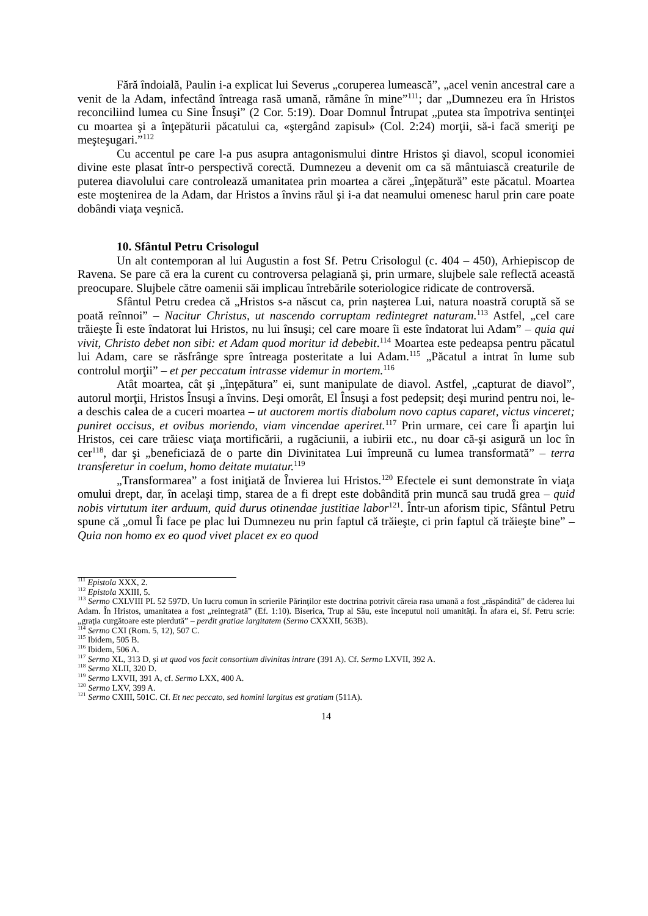Fără îndoială, Paulin i-a explicat lui Severus „coruperea lumească”, „acel venin ancestral care a venit de la Adam, infectând întreaga rasă umană, rămâne în mine”<sup>111</sup>; dar „Dumnezeu era în Hristos reconciliind lumea cu Sine Însuşi” (2 Cor. 5:19). Doar Domnul Întrupat „putea sta împotriva sentinţei cu moartea şi a înţepăturii păcatului ca, «ştergând zapisul» (Col. 2:24) morţii, să-i facă smeriţi pe meşteşugari.”<sup>112</sup>
Cu accentul pe care l-a pus asupra antagonismului dintre Hristos şi diavol, scopul iconomiei divine este plasat într-o perspectivă corectă. Dumnezeu a devenit om ca să mântuiască creaturile de puterea diavolului care controlează umanitatea prin moartea a cărei „înţepătură” este păcatul. Moartea este moştenirea de la Adam, dar Hristos a învins răul şi i-a dat neamului omenesc harul prin care poate dobândi viaţa veşnică.
10. Sfântul Petru Crisologul
Un alt contemporan al lui Augustin a fost Sf. Petru Crisologul (c. 404 – 450), Arhiepiscop de Ravena. Se pare că era la curent cu controversa pelagiană şi, prin urmare, slujbele sale reflectă această preocupare. Slujbele către oamenii săi implicau întrebările soteriologice ridicate de controversă.
Sfântul Petru credea că „Hristos s-a născut ca, prin naşterea Lui, natura noastră coruptă să se poată reînnoi” – Nacitur Christus, ut nascendo corruptam redintegret naturam.<sup>113</sup> Astfel, „cel care trăieşte Îi este îndatorat lui Hristos, nu lui însuşi; cel care moare îi este îndatorat lui Adam” – quia qui vivit, Christo debet non sibi: et Adam quod moritur id debebit.<sup>114</sup> Moartea este pedeapsa pentru păcatul lui Adam, care se răsfrânge spre întreaga posteritate a lui Adam.<sup>115</sup> „Păcatul a intrat în lume sub controlul morţii” – et per peccatum intrasse videmur in mortem.<sup>116</sup>
Atât moartea, cât şi „înţepătura” ei, sunt manipulate de diavol. Astfel, „capturat de diavol”, autorul morţii, Hristos Însuşi a învins. Deşi omorât, El Însuşi a fost pedepsit; deşi murind pentru noi, le-a deschis calea de a cuceri moartea – ut auctorem mortis diabolum novo captus caparet, victus vinceret; puniret occisus, et ovibus moriendo, viam vincendae aperiret.<sup>117</sup> Prin urmare, cei care Îi aparţin lui Hristos, cei care trăiesc viaţa mortificării, a rugăciunii, a iubirii etc., nu doar că-şi asigură un loc în cer<sup>118</sup>, dar şi „beneficiază de o parte din Divinitatea Lui împreună cu lumea transformată” – terra transferetur in coelum, homo deitate mutatur.<sup>119</sup>
„Transformarea” a fost iniţiată de Învierea lui Hristos.<sup>120</sup> Efectele ei sunt demonstrate în viaţa omului drept, dar, în acelaşi timp, starea de a fi drept este dobândită prin muncă sau trudă grea – quid nobis virtutum iter arduum, quid durus otinendae justitiae labor<sup>121</sup>. Într-un aforism tipic, Sfântul Petru spune că „omul Îi face pe plac lui Dumnezeu nu prin faptul că trăieşte, ci prin faptul că trăieşte bine” – Quia non homo ex eo quod vivet placet ex eo quod
<sup>111</sup> Epistola XXX, 2.
<sup>112</sup> Epistola XXIII, 5.
<sup>113</sup> Sermo CXLVIII PL 52 597D. Un lucru comun în scrierile Părinţilor este doctrina potrivit căreia rasa umană a fost „răspândită” de căderea lui Adam. În Hristos, umanitatea a fost „reintegrată” (Ef. 1:10). Biserica, Trup al Său, este începutul noii umanităţi. În afara ei, Sf. Petru scrie: „graţia curgătoare este pierdută” – perdit gratiae largitatem (Sermo CXXXII, 563B).
<sup>114</sup> Sermo CXI (Rom. 5, 12), 507 C.
<sup>115</sup> Ibidem, 505 B.
<sup>116</sup> Ibidem, 506 A.
<sup>117</sup> Sermo XL, 313 D, şi ut quod vos facit consortium divinitas intrare (391 A). Cf. Sermo LXVII, 392 A.
<sup>118</sup> Sermo XLII, 320 D.
<sup>119</sup> Sermo LXVII, 391 A, cf. Sermo LXX, 400 A.
<sup>120</sup> Sermo LXV, 399 A.
<sup>121</sup> Sermo CXIII, 501C. Cf. Et nec peccato, sed homini largitus est gratiam (511A).
14